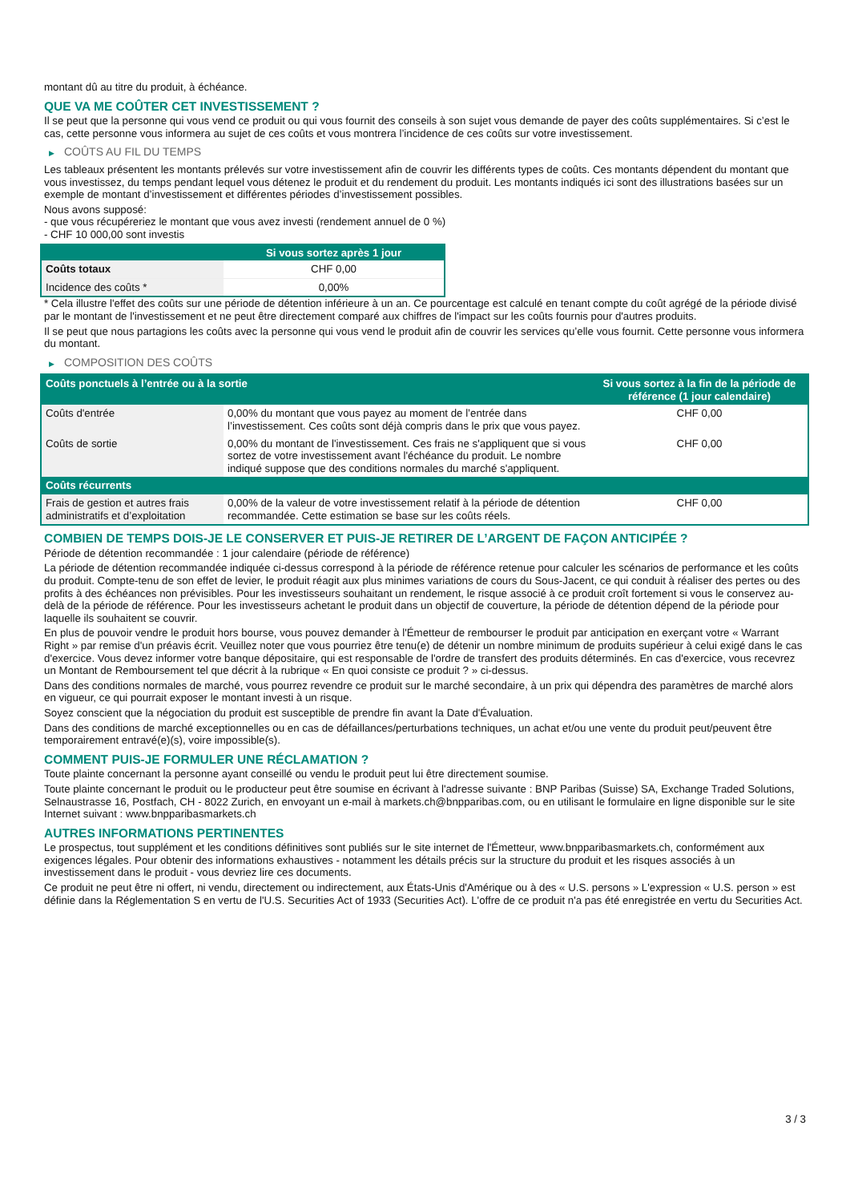montant dû au titre du produit, à échéance.
QUE VA ME COÛTER CET INVESTISSEMENT ?
Il se peut que la personne qui vous vend ce produit ou qui vous fournit des conseils à son sujet vous demande de payer des coûts supplémentaires. Si c’est le cas, cette personne vous informera au sujet de ces coûts et vous montrera l’incidence de ces coûts sur votre investissement.
▶ COÛTS AU FIL DU TEMPS
Les tableaux présentent les montants prélevés sur votre investissement afin de couvrir les différents types de coûts. Ces montants dépendent du montant que vous investissez, du temps pendant lequel vous détenez le produit et du rendement du produit. Les montants indiqués ici sont des illustrations basées sur un exemple de montant d’investissement et différentes périodes d’investissement possibles.
Nous avons supposé:
- que vous récupéreriez le montant que vous avez investi (rendement annuel de 0 %)
- CHF 10 000,00 sont investis
| | Si vous sortez après 1 jour |
| --- | --- |
| Coûts totaux | CHF 0,00 |
| Incidence des coûts * | 0,00% |
* Cela illustre l'effet des coûts sur une période de détention inférieure à un an. Ce pourcentage est calculé en tenant compte du coût agrégé de la période divisé par le montant de l'investissement et ne peut être directement comparé aux chiffres de l'impact sur les coûts fournis pour d'autres produits.
Il se peut que nous partagions les coûts avec la personne qui vous vend le produit afin de couvrir les services qu’elle vous fournit. Cette personne vous informera du montant.
▶ COMPOSITION DES COÛTS
| Coûts ponctuels à l’entrée ou à la sortie | | Si vous sortez à la fin de la période de référence (1 jour calendaire) |
| --- | --- | --- |
| Coûts d'entrée | 0,00% du montant que vous payez au moment de l’entrée dans l’investissement. Ces coûts sont déjà compris dans le prix que vous payez. | CHF 0,00 |
| Coûts de sortie | 0,00% du montant de l'investissement. Ces frais ne s'appliquent que si vous sortez de votre investissement avant l'échéance du produit. Le nombre indiqué suppose que des conditions normales du marché s'appliquent. | CHF 0,00 |
| Coûts récurrents | | |
| Frais de gestion et autres frais administratifs et d’exploitation | 0,00% de la valeur de votre investissement relatif à la période de détention recommandée. Cette estimation se base sur les coûts réels. | CHF 0,00 |
COMBIEN DE TEMPS DOIS-JE LE CONSERVER ET PUIS-JE RETIRER DE L’ARGENT DE FAÇON ANTICIPÉE ?
Période de détention recommandée : 1 jour calendaire (période de référence)
La période de détention recommandée indiquée ci-dessus correspond à la période de référence retenue pour calculer les scénarios de performance et les coûts du produit. Compte-tenu de son effet de levier, le produit réagit aux plus minimes variations de cours du Sous-Jacent, ce qui conduit à réaliser des pertes ou des profits à des échéances non prévisibles. Pour les investisseurs souhaitant un rendement, le risque associé à ce produit croît fortement si vous le conservez au-delà de la période de référence. Pour les investisseurs achetant le produit dans un objectif de couverture, la période de détention dépend de la période pour laquelle ils souhaitent se couvrir.
En plus de pouvoir vendre le produit hors bourse, vous pouvez demander à l'Émetteur de rembourser le produit par anticipation en exerçant votre « Warrant Right » par remise d'un préavis écrit. Veuillez noter que vous pourriez être tenu(e) de détenir un nombre minimum de produits supérieur à celui exigé dans le cas d'exercice. Vous devez informer votre banque dépositaire, qui est responsable de l'ordre de transfert des produits déterminés. En cas d'exercice, vous recevrez un Montant de Remboursement tel que décrit à la rubrique « En quoi consiste ce produit ? » ci-dessus.
Dans des conditions normales de marché, vous pourrez revendre ce produit sur le marché secondaire, à un prix qui dépendra des paramètres de marché alors en vigueur, ce qui pourrait exposer le montant investi à un risque.
Soyez conscient que la négociation du produit est susceptible de prendre fin avant la Date d'Évaluation.
Dans des conditions de marché exceptionnelles ou en cas de défaillances/perturbations techniques, un achat et/ou une vente du produit peut/peuvent être temporairement entravé(e)(s), voire impossible(s).
COMMENT PUIS-JE FORMULER UNE RÉCLAMATION ?
Toute plainte concernant la personne ayant conseillé ou vendu le produit peut lui être directement soumise.
Toute plainte concernant le produit ou le producteur peut être soumise en écrivant à l'adresse suivante : BNP Paribas (Suisse) SA, Exchange Traded Solutions, Selnaustrasse 16, Postfach, CH - 8022 Zurich, en envoyant un e-mail à markets.ch@bnpparibas.com, ou en utilisant le formulaire en ligne disponible sur le site Internet suivant : www.bnpparibasmarkets.ch
AUTRES INFORMATIONS PERTINENTES
Le prospectus, tout supplément et les conditions définitives sont publiés sur le site internet de l'Émetteur, www.bnpparibasmarkets.ch, conformément aux exigences légales. Pour obtenir des informations exhaustives - notamment les détails précis sur la structure du produit et les risques associés à un investissement dans le produit - vous devriez lire ces documents.
Ce produit ne peut être ni offert, ni vendu, directement ou indirectement, aux États-Unis d'Amérique ou à des « U.S. persons » L'expression « U.S. person » est définie dans la Réglementation S en vertu de l'U.S. Securities Act of 1933 (Securities Act). L'offre de ce produit n'a pas été enregistrée en vertu du Securities Act.
3 / 3